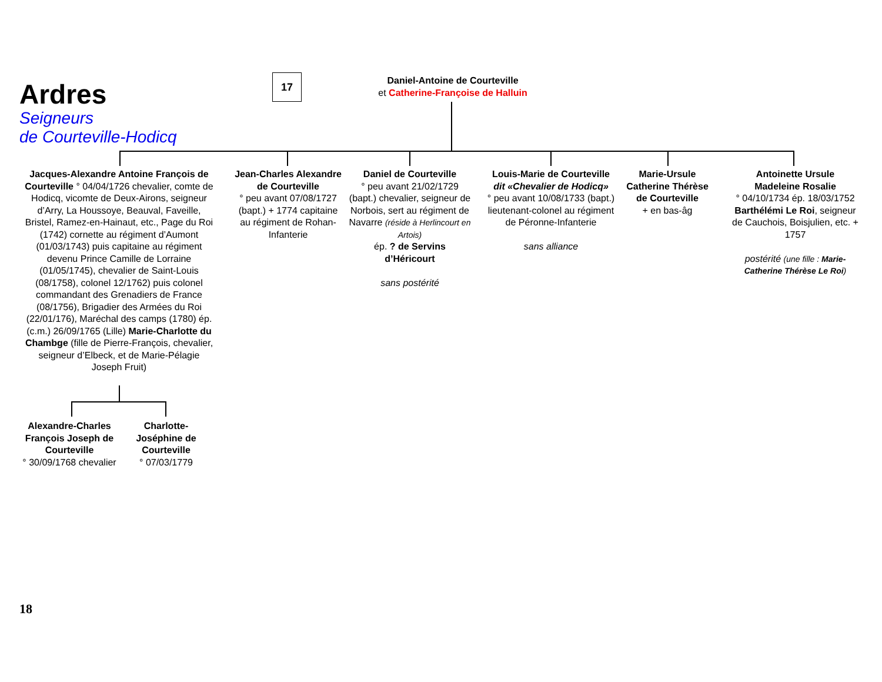Ardres
Seigneurs
de Courteville-Hodicq
17
Daniel-Antoine de Courteville
et Catherine-Françoise de Halluin
Jacques-Alexandre Antoine François de Courteville ° 04/04/1726 chevalier, comte de Hodicq, vicomte de Deux-Airons, seigneur d’Arry, La Houssoye, Beauval, Faveille, Bristel, Ramez-en-Hainaut, etc., Page du Roi (1742) cornette au régiment d’Aumont (01/03/1743) puis capitaine au régiment devenu Prince Camille de Lorraine (01/05/1745), chevalier de Saint-Louis (08/1758), colonel 12/1762) puis colonel commandant des Grenadiers de France (08/1756), Brigadier des Armées du Roi (22/01/176), Maréchal des camps (1780) ép. (c.m.) 26/09/1765 (Lille) Marie-Charlotte du Chambge (fille de Pierre-François, chevalier, seigneur d’Elbeck, et de Marie-Pélagie Joseph Fruit)
Jean-Charles Alexandre de Courteville
° peu avant 07/08/1727 (bapt.) + 1774 capitaine au régiment de Rohan-Infanterie
Daniel de Courteville
° peu avant 21/02/1729 (bapt.) chevalier, seigneur de Norbois, sert au régiment de Navarre (réside à Herlincourt en Artois)
ép. ? de Servins d’Héricourt
sans postérité
Louis-Marie de Courteville dit «Chevalier de Hodicq»
° peu avant 10/08/1733 (bapt.) lieutenant-colonel au régiment de Péronne-Infanterie
sans alliance
Marie-Ursule Catherine Thérèse de Courteville
+ en bas-âg
Antoinette Ursule Madeleine Rosalie
° 04/10/1734 ép. 18/03/1752 Barthélémi Le Roi, seigneur de Cauchois, Boisjulien, etc. + 1757
postérité (une fille : Marie-Catherine Thérèse Le Roi)
Alexandre-Charles François Joseph de Courteville
° 30/09/1768 chevalier
Charlotte-Joséphine de Courteville
° 07/03/1779
18